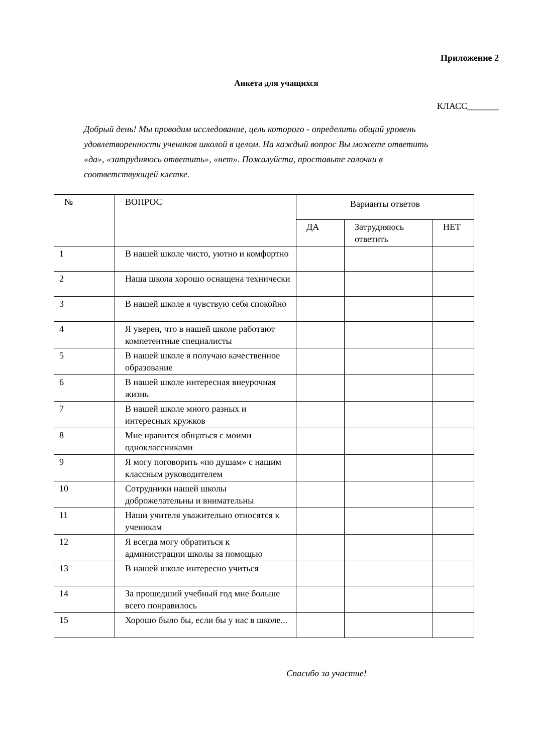Приложение 2
Анкета для учащихся
КЛАСС_______
Добрый день! Мы проводим исследование, цель которого - определить общий уровень удовлетворенности учеников школой в целом. На каждый вопрос Вы можете ответить «да», «затрудняюсь ответить», «нет». Пожалуйста, проставьте галочки в соответствующей клетке.
| № | ВОПРОС | Варианты ответов | | |
| --- | --- | --- | --- | --- |
| | | ДА | Затрудняюсь ответить | НЕТ |
| 1 | В нашей школе чисто, уютно и комфортно | | | |
| 2 | Наша школа хорошо оснащена технически | | | |
| 3 | В нашей школе я чувствую себя спокойно | | | |
| 4 | Я уверен, что в нашей школе работают компетентные специалисты | | | |
| 5 | В нашей школе я получаю качественное образование | | | |
| 6 | В нашей школе интересная внеурочная жизнь | | | |
| 7 | В нашей школе много разных и интересных кружков | | | |
| 8 | Мне нравится общаться с моими одноклассниками | | | |
| 9 | Я могу поговорить «по душам» с нашим классным руководителем | | | |
| 10 | Сотрудники нашей школы доброжелательны и внимательны | | | |
| 11 | Наши учителя уважительно относятся к ученикам | | | |
| 12 | Я всегда могу обратиться к администрации школы за помощью | | | |
| 13 | В нашей школе интересно учиться | | | |
| 14 | За прошедший учебный год мне больше всего понравилось | | | |
| 15 | Хорошо было бы, если бы у нас в школе... | | | |
Спасибо за участие!